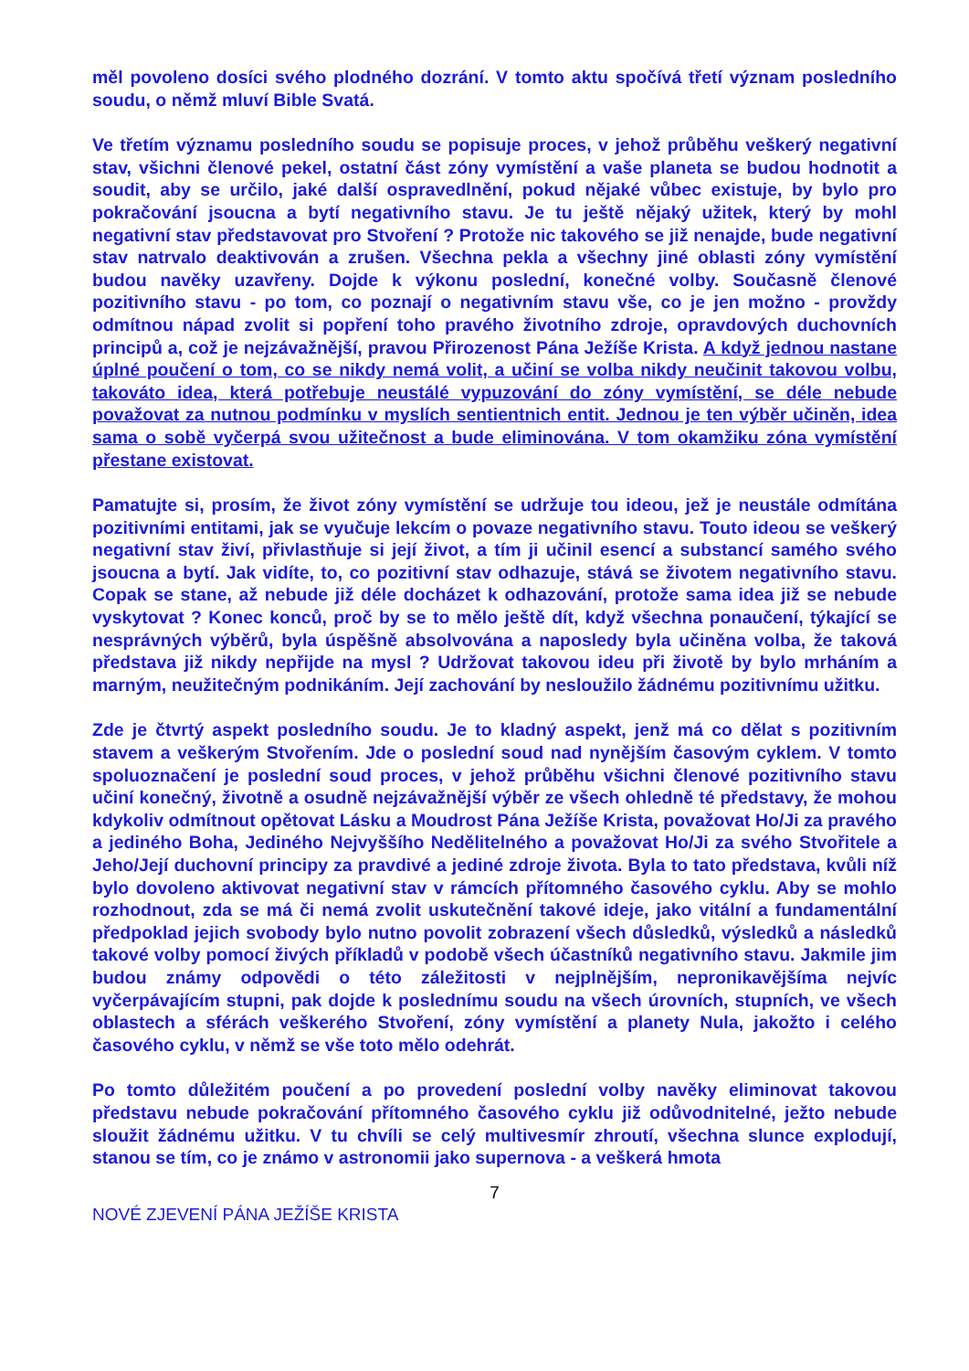měl povoleno dosíci svého plodného dozrání. V tomto aktu spočívá třetí význam posledního soudu, o němž mluví Bible Svatá.
Ve třetím významu posledního soudu se popisuje proces, v jehož průběhu veškerý negativní stav, všichni členové pekel, ostatní část zóny vymístění a vaše planeta se budou hodnotit a soudit, aby se určilo, jaké další ospravedlnění, pokud nějaké vůbec existuje, by bylo pro pokračování jsoucna a bytí negativního stavu. Je tu ještě nějaký užitek, který by mohl negativní stav představovat pro Stvoření ? Protože nic takového se již nenajde, bude negativní stav natrvalo deaktivován a zrušen. Všechna pekla a všechny jiné oblasti zóny vymístění budou navěky uzavřeny. Dojde k výkonu poslední, konečné volby. Současně členové pozitivního stavu - po tom, co poznají o negativním stavu vše, co je jen možno - provždy odmítnou nápad zvolit si popření toho pravého životního zdroje, opravdových duchovních principů a, což je nejzávažnější, pravou Přirozenost Pána Ježíše Krista. A když jednou nastane úplné poučení o tom, co se nikdy nemá volit, a učiní se volba nikdy neučinit takovou volbu, takováto idea, která potřebuje neustálé vypuzování do zóny vymístění, se déle nebude považovat za nutnou podmínku v myslích sentientnich entit. Jednou je ten výběr učiněn, idea sama o sobě vyčerpá svou užitečnost a bude eliminována. V tom okamžiku zóna vymístění přestane existovat.
Pamatujte si, prosím, že život zóny vymístění se udržuje tou ideou, jež je neustále odmítána pozitivními entitami, jak se vyučuje lekcím o povaze negativního stavu. Touto ideou se veškerý negativní stav živí, přivlastňuje si její život, a tím ji učinil esencí a substancí samého svého jsoucna a bytí. Jak vidíte, to, co pozitivní stav odhazuje, stává se životem negativního stavu. Copak se stane, až nebude již déle docházet k odhazování, protože sama idea již se nebude vyskytovat ? Konec konců, proč by se to mělo ještě dít, když všechna ponaučení, týkající se nesprávných výběrů, byla úspěšně absolvována a naposledy byla učiněna volba, že taková představa již nikdy nepřijde na mysl ? Udržovat takovou ideu při životě by bylo mrháním a marným, neužitečným podnikáním. Její zachování by nesloužilo žádnému pozitivnímu užitku.
Zde je čtvrtý aspekt posledního soudu. Je to kladný aspekt, jenž má co dělat s pozitivním stavem a veškerým Stvořením. Jde o poslední soud nad nynějším časovým cyklem. V tomto spoluoznačení je poslední soud proces, v jehož průběhu všichni členové pozitivního stavu učiní konečný, životně a osudně nejzávažnější výběr ze všech ohledně té představy, že mohou kdykoliv odmítnout opětovat Lásku a Moudrost Pána Ježíše Krista, považovat Ho/Ji za pravého a jediného Boha, Jediného Nejvyššího Nedělitelného a považovat Ho/Ji za svého Stvořitele a Jeho/Její duchovní principy za pravdivé a jediné zdroje života. Byla to tato představa, kvůli níž bylo dovoleno aktivovat negativní stav v rámcích přítomného časového cyklu. Aby se mohlo rozhodnout, zda se má či nemá zvolit uskutečnění takové ideje, jako vitální a fundamentální předpoklad jejich svobody bylo nutno povolit zobrazení všech důsledků, výsledků a následků takové volby pomocí živých příkladů v podobě všech účastníků negativního stavu. Jakmile jim budou známy odpovědi o této záležitosti v nejplnějším, nepronikavějšíma nejvíc vyčerpávajícím stupni, pak dojde k poslednímu soudu na všech úrovních, stupních, ve všech oblastech a sférách veškerého Stvoření, zóny vymístění a planety Nula, jakožto i celého časového cyklu, v němž se vše toto mělo odehrát.
Po tomto důležitém poučení a po provedení poslední volby navěky eliminovat takovou představu nebude pokračování přítomného časového cyklu již odůvodnitelné, ježto nebude sloužit žádnému užitku. V tu chvíli se celý multivesmír zhroutí, všechna slunce explodují, stanou se tím, co je známo v astronomii jako supernova - a veškerá hmota
7
NOVÉ ZJEVENÍ PÁNA JEŽÍŠE KRISTA